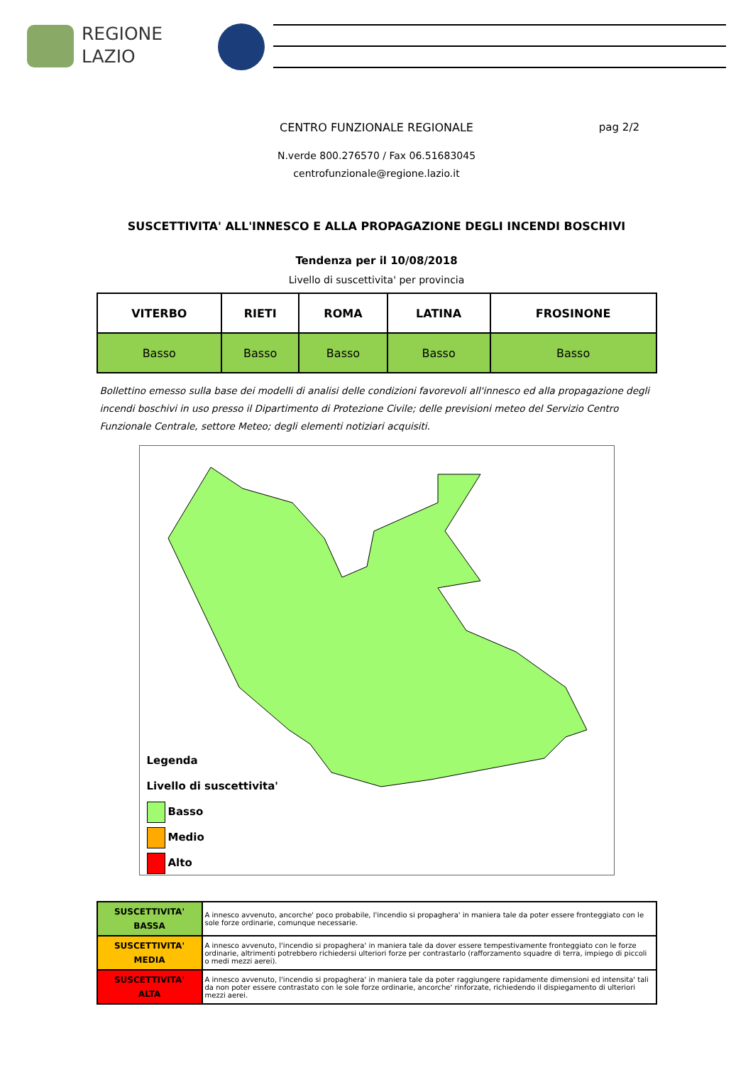REGIONE
LAZIO
CENTRO FUNZIONALE REGIONALE
pag 2/2
N.verde 800.276570 / Fax 06.51683045
centrofunzionale@regione.lazio.it
SUSCETTIVITA' ALL'INNESCO E ALLA PROPAGAZIONE DEGLI INCENDI BOSCHIVI
Tendenza per il 10/08/2018
Livello di suscettivita' per provincia
| VITERBO | RIETI | ROMA | LATINA | FROSINONE |
| --- | --- | --- | --- | --- |
| Basso | Basso | Basso | Basso | Basso |
Bollettino emesso sulla base dei modelli di analisi delle condizioni favorevoli all'innesco ed alla propagazione degli incendi boschivi in uso presso il Dipartimento di Protezione Civile; delle previsioni meteo del Servizio Centro Funzionale Centrale, settore Meteo; degli elementi notiziari acquisiti.
Legenda
Livello di suscettivita'
Basso
Medio
Alto
| SUSCETTIVITA' BASSA | A innesco avvenuto, ancorche' poco probabile, l'incendio si propaghera' in maniera tale da poter essere fronteggiato con le sole forze ordinarie, comunque necessarie. |
| SUSCETTIVITA' MEDIA | A innesco avvenuto, l'incendio si propaghera' in maniera tale da dover essere tempestivamente fronteggiato con le forze ordinarie, altrimenti potrebbero richiedersi ulteriori forze per contrastarlo (rafforzamento squadre di terra, impiego di piccoli o medi mezzi aerei). |
| SUSCETTIVITA' ALTA | A innesco avvenuto, l'incendio si propaghera' in maniera tale da poter raggiungere rapidamente dimensioni ed intensita' tali da non poter essere contrastato con le sole forze ordinarie, ancorche' rinforzate, richiedendo il dispiegamento di ulteriori mezzi aerei. |